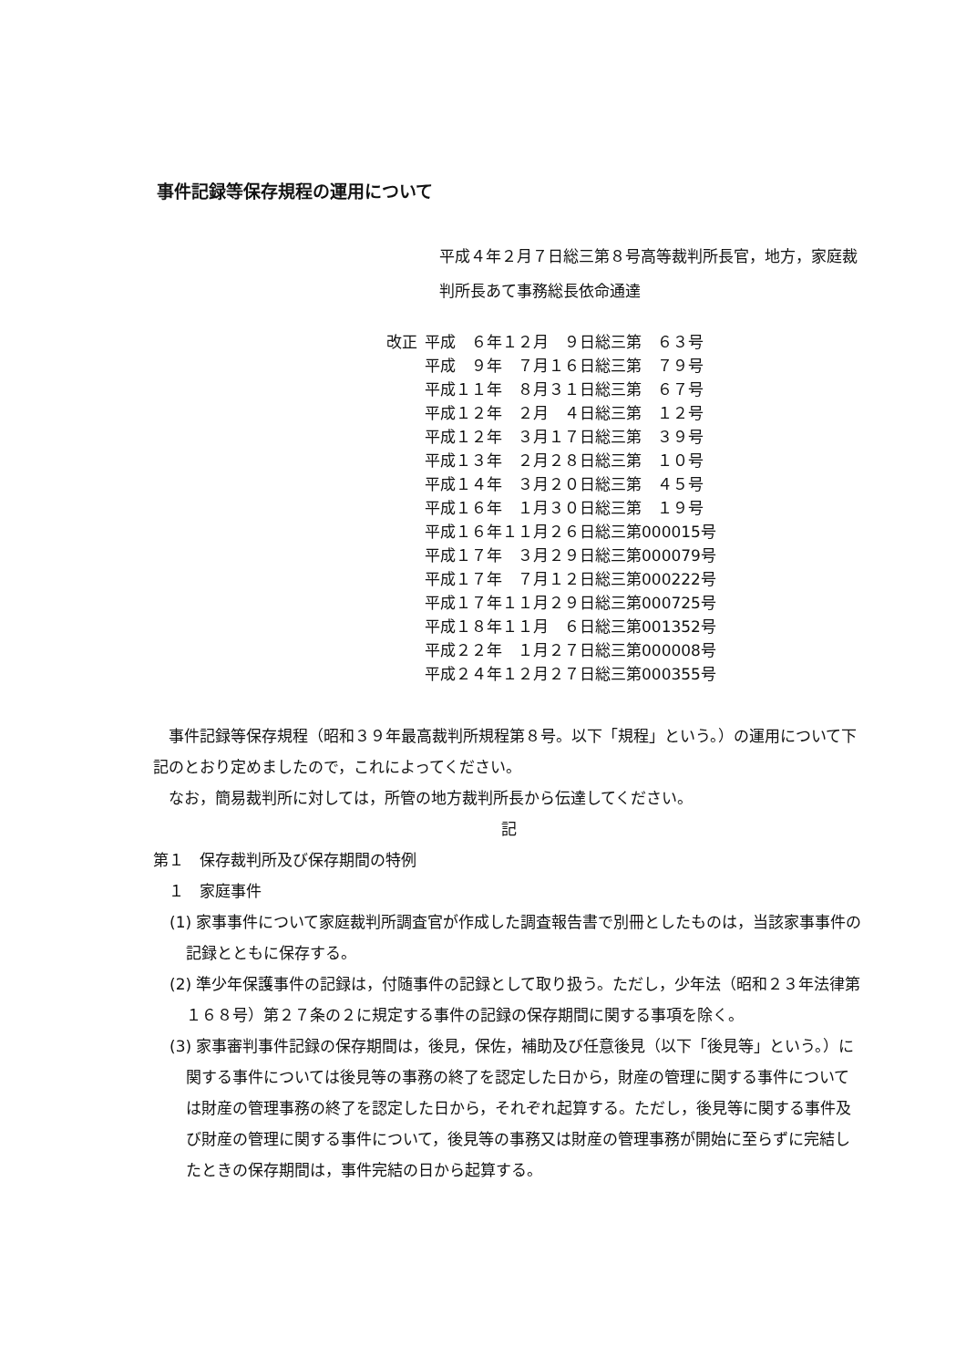事件記録等保存規程の運用について
平成４年２月７日総三第８号高等裁判所長官，地方，家庭裁判所長あて事務総長依命通達
| 改正 | 平成 ６年１２月 ９日総三第 ６３号 |
| | 平成 ９年 ７月１６日総三第 ７９号 |
| | 平成１１年 ８月３１日総三第 ６７号 |
| | 平成１２年 ２月 ４日総三第 １２号 |
| | 平成１２年 ３月１７日総三第 ３９号 |
| | 平成１３年 ２月２８日総三第 １０号 |
| | 平成１４年 ３月２０日総三第 ４５号 |
| | 平成１６年 １月３０日総三第 １９号 |
| | 平成１６年１１月２６日総三第000015号 |
| | 平成１７年 ３月２９日総三第000079号 |
| | 平成１７年 ７月１２日総三第000222号 |
| | 平成１７年１１月２９日総三第000725号 |
| | 平成１８年１１月 ６日総三第001352号 |
| | 平成２２年 １月２７日総三第000008号 |
| | 平成２４年１２月２７日総三第000355号 |
　事件記録等保存規程（昭和３９年最高裁判所規程第８号。以下「規程」という。）の運用について下記のとおり定めましたので，これによってください。
　なお，簡易裁判所に対しては，所管の地方裁判所長から伝達してください。
記
第１　保存裁判所及び保存期間の特例
　１　家庭事件
(1) 家事事件について家庭裁判所調査官が作成した調査報告書で別冊としたものは，当該家事事件の記録とともに保存する。
(2) 準少年保護事件の記録は，付随事件の記録として取り扱う。ただし，少年法（昭和２３年法律第１６８号）第２７条の２に規定する事件の記録の保存期間に関する事項を除く。
(3) 家事審判事件記録の保存期間は，後見，保佐，補助及び任意後見（以下「後見等」という。）に関する事件については後見等の事務の終了を認定した日から，財産の管理に関する事件については財産の管理事務の終了を認定した日から，それぞれ起算する。ただし，後見等に関する事件及び財産の管理に関する事件について，後見等の事務又は財産の管理事務が開始に至らずに完結したときの保存期間は，事件完結の日から起算する。